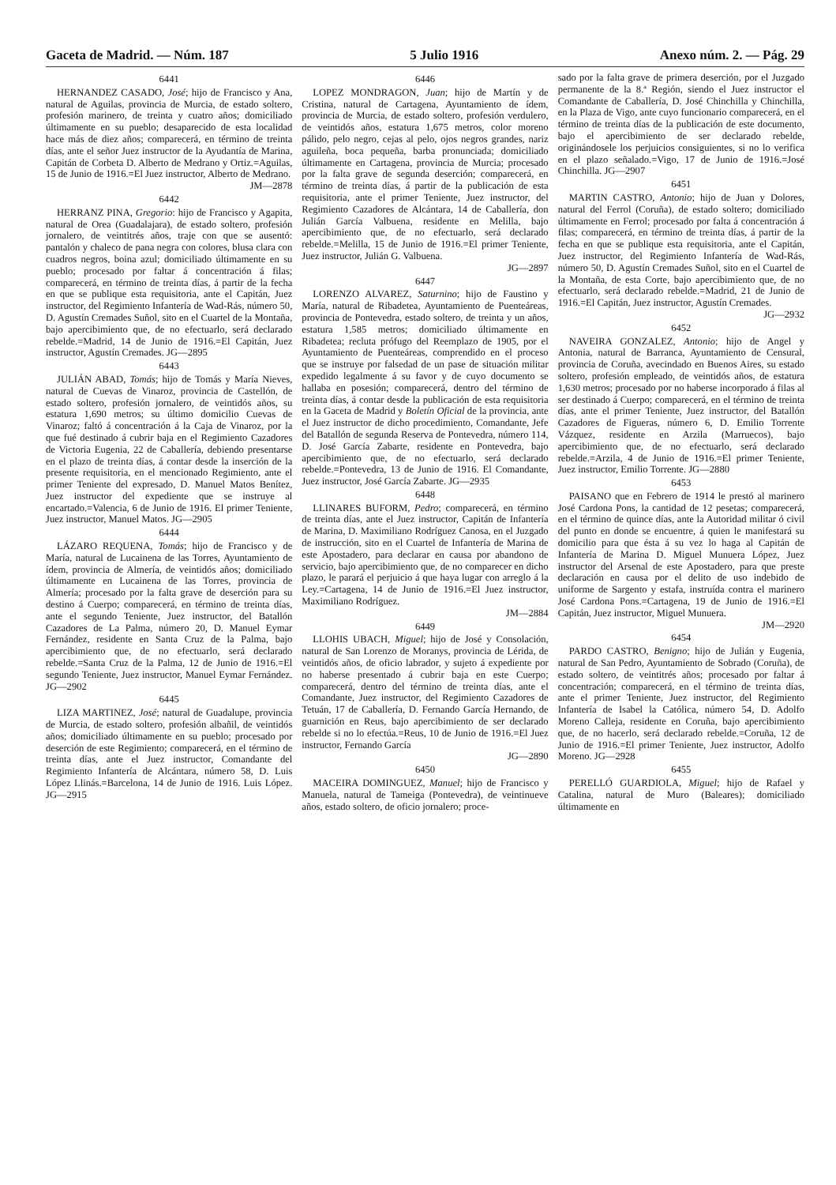Gaceta de Madrid. — Núm. 187 5 Julio 1916 Anexo núm. 2. — Pág. 29
6441
HERNANDEZ CASADO, José; hijo de Francisco y Ana, natural de Aguilas, provincia de Murcia, de estado soltero, profesión marinero, de treinta y cuatro años; domiciliado últimamente en su pueblo; desaparecido de esta localidad hace más de diez años; comparecerá, en término de treinta días, ante el señor Juez instructor de la Ayudantía de Marina, Capitán de Corbeta D. Alberto de Medrano y Ortiz.=Aguilas, 15 de Junio de 1916.=El Juez instructor, Alberto de Medrano.
JM—2878
6442
HERRANZ PINA, Gregorio: hijo de Francisco y Agapita, natural de Orea (Guadalajara), de estado soltero, profesión jornalero, de veintitrés años, traje con que se ausentó: pantalón y chaleco de pana negra con colores, blusa clara con cuadros negros, boina azul; domiciliado últimamente en su pueblo; procesado por faltar á concentración á filas; comparecerá, en término de treinta días, á partir de la fecha en que se publique esta requisitoria, ante el Capitán, Juez instructor, del Regimiento Infantería de Wad-Rás, número 50, D. Agustín Cremades Suñol, sito en el Cuartel de la Montaña, bajo apercibimiento que, de no efectuarlo, será declarado rebelde.=Madrid, 14 de Junio de 1916.=El Capitán, Juez instructor, Agustín Cremades. JG—2895
6443
JULIÁN ABAD, Tomás; hijo de Tomás y María Nieves, natural de Cuevas de Vinaroz, provincia de Castellón, de estado soltero, profesión jornalero, de veintidós años, su estatura 1,690 metros; su último domicilio Cuevas de Vinaroz; faltó á concentración á la Caja de Vinaroz, por la que fué destinado á cubrir baja en el Regimiento Cazadores de Victoria Eugenia, 22 de Caballería, debiendo presentarse en el plazo de treinta días, á contar desde la inserción de la presente requisitoria, en el mencionado Regimiento, ante el primer Teniente del expresado, D. Manuel Matos Benítez, Juez instructor del expediente que se instruye al encartado.=Valencia, 6 de Junio de 1916. El primer Teniente, Juez instructor, Manuel Matos. JG—2905
6444
LÁZARO REQUENA, Tomás; hijo de Francisco y de María, natural de Lucainena de las Torres, Ayuntamiento de ídem, provincia de Almería, de veintidós años; domiciliado últimamente en Lucainena de las Torres, provincia de Almería; procesado por la falta grave de deserción para su destino á Cuerpo; comparecerá, en término de treinta días, ante el segundo Teniente, Juez instructor, del Batallón Cazadores de La Palma, número 20, D. Manuel Eymar Fernández, residente en Santa Cruz de la Palma, bajo apercibimiento que, de no efectuarlo, será declarado rebelde.=Santa Cruz de la Palma, 12 de Junio de 1916.=El segundo Teniente, Juez instructor, Manuel Eymar Fernández. JG—2902
6445
LIZA MARTINEZ, José; natural de Guadalupe, provincia de Murcia, de estado soltero, profesión albañil, de veintidós años; domiciliado últimamente en su pueblo; procesado por deserción de este Regimiento; comparecerá, en el término de treinta días, ante el Juez instructor, Comandante del Regimiento Infantería de Alcántara, número 58, D. Luis López Llinás.=Barcelona, 14 de Junio de 1916. Luis López. JG—2915
6446
LOPEZ MONDRAGON, Juan; hijo de Martín y de Cristina, natural de Cartagena, Ayuntamiento de ídem, provincia de Murcia, de estado soltero, profesión verdulero, de veintidós años, estatura 1,675 metros, color moreno pálido, pelo negro, cejas al pelo, ojos negros grandes, nariz aguileña, boca pequeña, barba pronunciada; domiciliado últimamente en Cartagena, provincia de Murcia; procesado por la falta grave de segunda deserción; comparecerá, en término de treinta días, á partir de la publicación de esta requisitoria, ante el primer Teniente, Juez instructor, del Regimiento Cazadores de Alcántara, 14 de Caballería, don Julián García Valbuena, residente en Melilla, bajo apercibimiento que, de no efectuarlo, será declarado rebelde.=Melilla, 15 de Junio de 1916.=El primer Teniente, Juez instructor, Julián G. Valbuena.
JG—2897
6447
LORENZO ALVAREZ, Saturnino; hijo de Faustino y María, natural de Ribadetea, Ayuntamiento de Puenteáreas, provincia de Pontevedra, estado soltero, de treinta y un años, estatura 1,585 metros; domiciliado últimamente en Ribadetea; recluta prófugo del Reemplazo de 1905, por el Ayuntamiento de Puenteáreas, comprendido en el proceso que se instruye por falsedad de un pase de situación militar expedido legalmente á su favor y de cuyo documento se hallaba en posesión; comparecerá, dentro del término de treinta días, á contar desde la publicación de esta requisitoria en la Gaceta de Madrid y Boletín Oficial de la provincia, ante el Juez instructor de dicho procedimiento, Comandante, Jefe del Batallón de segunda Reserva de Pontevedra, número 114, D. José García Zabarte, residente en Pontevedra, bajo apercibimiento que, de no efectuarlo, será declarado rebelde.=Pontevedra, 13 de Junio de 1916. El Comandante, Juez instructor, José García Zabarte. JG—2935
6448
LLINARES BUFORM, Pedro; comparecerá, en término de treinta días, ante el Juez instructor, Capitán de Infantería de Marina, D. Maximiliano Rodríguez Canosa, en el Juzgado de instrucción, sito en el Cuartel de Infantería de Marina de este Apostadero, para declarar en causa por abandono de servicio, bajo apercibimiento que, de no comparecer en dicho plazo, le parará el perjuicio á que haya lugar con arreglo á la Ley.=Cartagena, 14 de Junio de 1916.=El Juez instructor, Maximiliano Rodríguez.
JM—2884
6449
LLOHIS UBACH, Miguel; hijo de José y Consolación, natural de San Lorenzo de Moranys, provincia de Lérida, de veintidós años, de oficio labrador, y sujeto á expediente por no haberse presentado á cubrir baja en este Cuerpo; comparecerá, dentro del término de treinta días, ante el Comandante, Juez instructor, del Regimiento Cazadores de Tetuán, 17 de Caballería, D. Fernando García Hernando, de guarnición en Reus, bajo apercibimiento de ser declarado rebelde si no lo efectúa.=Reus, 10 de Junio de 1916.=El Juez instructor, Fernando García
JG—2890
6450
MACEIRA DOMINGUEZ, Manuel; hijo de Francisco y Manuela, natural de Tameiga (Pontevedra), de veintinueve años, estado soltero, de oficio jornalero; proce-
sado por la falta grave de primera deserción, por el Juzgado permanente de la 8.ª Región, siendo el Juez instructor el Comandante de Caballería, D. José Chinchilla y Chinchilla, en la Plaza de Vigo, ante cuyo funcionario comparecerá, en el término de treinta días de la publicación de este documento, bajo el apercibimiento de ser declarado rebelde, originándosele los perjuicios consiguientes, si no lo verifica en el plazo señalado.=Vigo, 17 de Junio de 1916.=José Chinchilla. JG—2907
6451
MARTIN CASTRO, Antonio; hijo de Juan y Dolores, natural del Ferrol (Coruña), de estado soltero; domiciliado últimamente en Ferrol; procesado por falta á concentración á filas; comparecerá, en término de treinta días, á partir de la fecha en que se publique esta requisitoria, ante el Capitán, Juez instructor, del Regimiento Infantería de Wad-Rás, número 50, D. Agustín Cremades Suñol, sito en el Cuartel de la Montaña, de esta Corte, bajo apercibimiento que, de no efectuarlo, será declarado rebelde.=Madrid, 21 de Junio de 1916.=El Capitán, Juez instructor, Agustín Cremades.
JG—2932
6452
NAVEIRA GONZALEZ, Antonio; hijo de Angel y Antonia, natural de Barranca, Ayuntamiento de Censural, provincia de Coruña, avecindado en Buenos Aires, su estado soltero, profesión empleado, de veintidós años, de estatura 1,630 metros; procesado por no haberse incorporado á filas al ser destinado á Cuerpo; comparecerá, en el término de treinta días, ante el primer Teniente, Juez instructor, del Batallón Cazadores de Figueras, número 6, D. Emilio Torrente Vázquez, residente en Arzila (Marruecos), bajo apercibimiento que, de no efectuarlo, será declarado rebelde.=Arzila, 4 de Junio de 1916.=El primer Teniente, Juez instructor, Emilio Torrente. JG—2880
6453
PAISANO que en Febrero de 1914 le prestó al marinero José Cardona Pons, la cantidad de 12 pesetas; comparecerá, en el término de quince días, ante la Autoridad militar ó civil del punto en donde se encuentre, á quien le manifestará su domicilio para que ésta á su vez lo haga al Capitán de Infantería de Marina D. Miguel Munuera López, Juez instructor del Arsenal de este Apostadero, para que preste declaración en causa por el delito de uso indebido de uniforme de Sargento y estafa, instruída contra el marinero José Cardona Pons.=Cartagena, 19 de Junio de 1916.=El Capitán, Juez instructor, Miguel Munuera.
JM—2920
6454
PARDO CASTRO, Benigno; hijo de Julián y Eugenia, natural de San Pedro, Ayuntamiento de Sobrado (Coruña), de estado soltero, de veintitrés años; procesado por faltar á concentración; comparecerá, en el término de treinta días, ante el primer Teniente, Juez instructor, del Regimiento Infantería de Isabel la Católica, número 54, D. Adolfo Moreno Calleja, residente en Coruña, bajo apercibimiento que, de no hacerlo, será declarado rebelde.=Coruña, 12 de Junio de 1916.=El primer Teniente, Juez instructor, Adolfo Moreno. JG—2928
6455
PERELLÓ GUARDIOLA, Miguel; hijo de Rafael y Catalina, natural de Muro (Baleares); domiciliado últimamente en